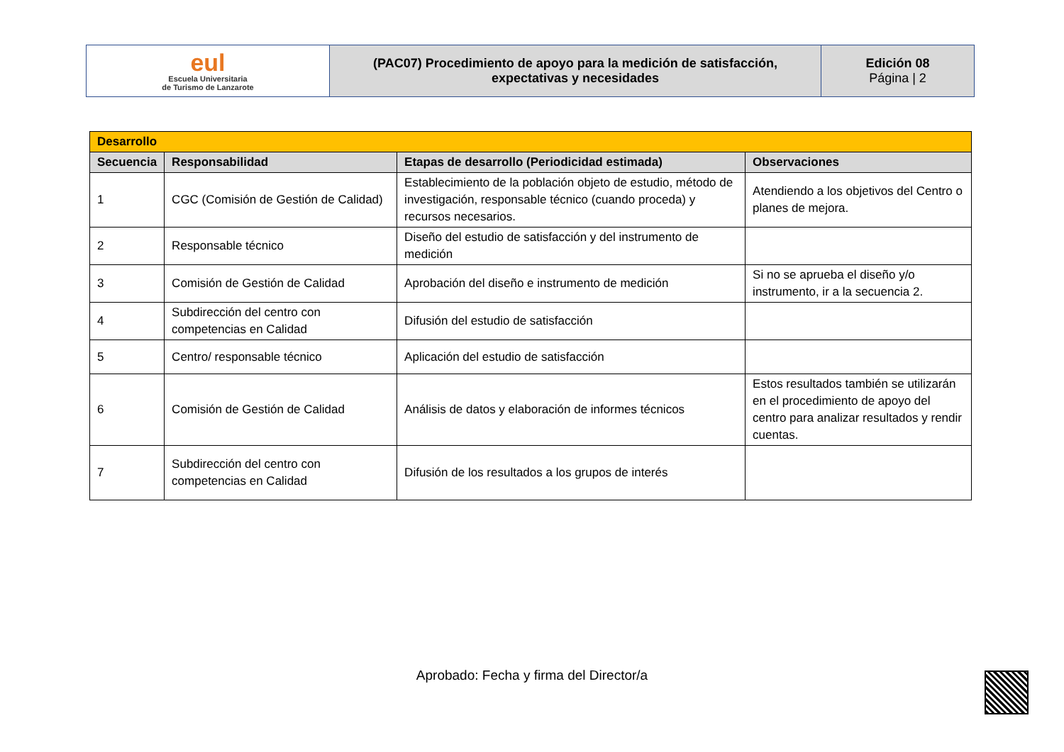| eul Escuela Universitaria de Turismo de Lanzarote | (PAC07) Procedimiento de apoyo para la medición de satisfacción, expectativas y necesidades | Edición 08 Página / 2 |
| Desarrollo | | | |
| Secuencia | Responsabilidad | Etapas de desarrollo (Periodicidad estimada) | Observaciones |
| 1 | CGC (Comisión de Gestión de Calidad) | Establecimiento de la población objeto de estudio, método de investigación, responsable técnico (cuando proceda) y recursos necesarios. | Atendiendo a los objetivos del Centro o planes de mejora. |
| 2 | Responsable técnico | Diseño del estudio de satisfacción y del instrumento de medición | |
| 3 | Comisión de Gestión de Calidad | Aprobación del diseño e instrumento de medición | Si no se aprueba el diseño y/o instrumento, ir a la secuencia 2. |
| 4 | Subdirección del centro con competencias en Calidad | Difusión del estudio de satisfacción | |
| 5 | Centro/ responsable técnico | Aplicación del estudio de satisfacción | |
| 6 | Comisión de Gestión de Calidad | Análisis de datos y elaboración de informes técnicos | Estos resultados también se utilizarán en el procedimiento de apoyo del centro para analizar resultados y rendir cuentas. |
| 7 | Subdirección del centro con competencias en Calidad | Difusión de los resultados a los grupos de interés | |
Aprobado: Fecha y firma del Director/a